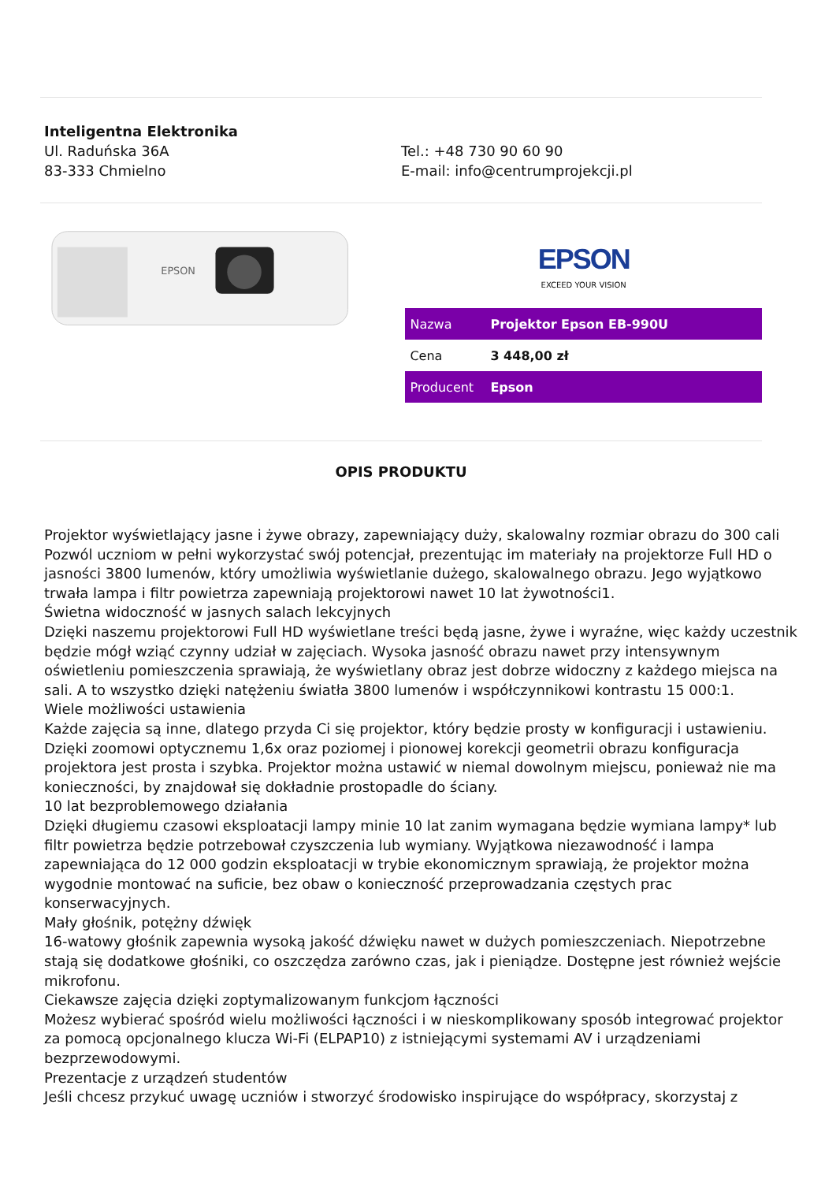Inteligentna Elektronika
Ul. Raduńska 36A
83-333 Chmielno
Tel.: +48 730 90 60 90
E-mail: info@centrumprojekcji.pl
EPSON
EPSON
EXCEED YOUR VISION
| Nazwa | Projektor Epson EB-990U |
| Cena | 3 448,00 zł |
| Producent | Epson |
OPIS PRODUKTU
Projektor wyświetlający jasne i żywe obrazy, zapewniający duży, skalowalny rozmiar obrazu do 300 cali
Pozwól uczniom w pełni wykorzystać swój potencjał, prezentując im materiały na projektorze Full HD o jasności 3800 lumenów, który umożliwia wyświetlanie dużego, skalowalnego obrazu. Jego wyjątkowo trwała lampa i filtr powietrza zapewniają projektorowi nawet 10 lat żywotności1.
Świetna widoczność w jasnych salach lekcyjnych
Dzięki naszemu projektorowi Full HD wyświetlane treści będą jasne, żywe i wyraźne, więc każdy uczestnik będzie mógł wziąć czynny udział w zajęciach. Wysoka jasność obrazu nawet przy intensywnym oświetleniu pomieszczenia sprawiają, że wyświetlany obraz jest dobrze widoczny z każdego miejsca na sali. A to wszystko dzięki natężeniu światła 3800 lumenów i współczynnikowi kontrastu 15 000:1.
Wiele możliwości ustawienia
Każde zajęcia są inne, dlatego przyda Ci się projektor, który będzie prosty w konfiguracji i ustawieniu. Dzięki zoomowi optycznemu 1,6x oraz poziomej i pionowej korekcji geometrii obrazu konfiguracja projektora jest prosta i szybka. Projektor można ustawić w niemal dowolnym miejscu, ponieważ nie ma konieczności, by znajdował się dokładnie prostopadle do ściany.
10 lat bezproblemowego działania
Dzięki długiemu czasowi eksploatacji lampy minie 10 lat zanim wymagana będzie wymiana lampy* lub filtr powietrza będzie potrzebował czyszczenia lub wymiany. Wyjątkowa niezawodność i lampa zapewniająca do 12 000 godzin eksploatacji w trybie ekonomicznym sprawiają, że projektor można wygodnie montować na suficie, bez obaw o konieczność przeprowadzania częstych prac konserwacyjnych.
Mały głośnik, potężny dźwięk
16-watowy głośnik zapewnia wysoką jakość dźwięku nawet w dużych pomieszczeniach. Niepotrzebne stają się dodatkowe głośniki, co oszczędza zarówno czas, jak i pieniądze. Dostępne jest również wejście mikrofonu.
Ciekawsze zajęcia dzięki zoptymalizowanym funkcjom łączności
Możesz wybierać spośród wielu możliwości łączności i w nieskomplikowany sposób integrować projektor za pomocą opcjonalnego klucza Wi-Fi (ELPAP10) z istniejącymi systemami AV i urządzeniami bezprzewodowymi.
Prezentacje z urządzeń studentów
Jeśli chcesz przykuć uwagę uczniów i stworzyć środowisko inspirujące do współpracy, skorzystaj z